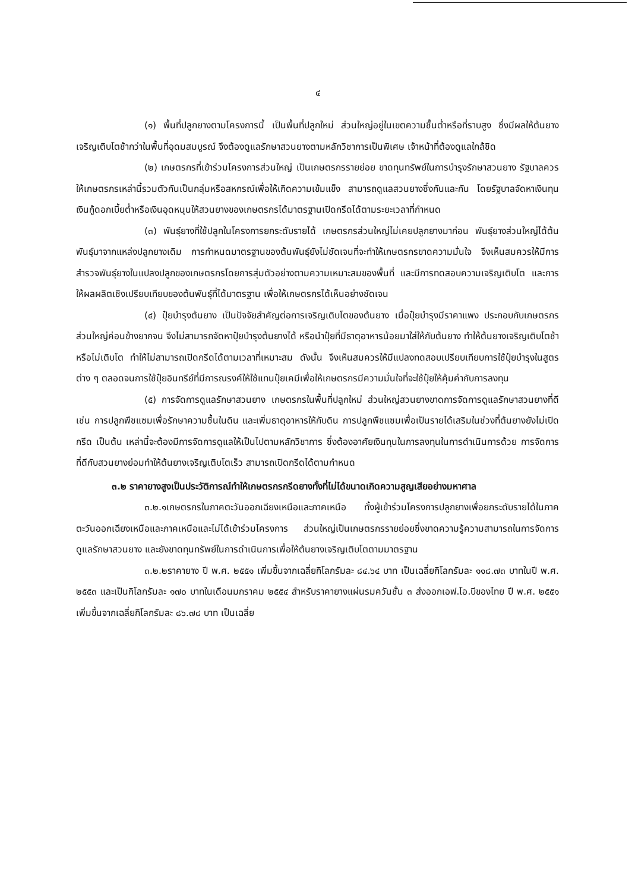๔
(๑) พื้นที่ปลูกยางตามโครงการนี้ เป็นพื้นที่ปลูกใหม่ ส่วนใหญ่อยู่ในเขตความชื้นต่ำหรือที่ราบสูง ซึ่งมีผลให้ต้นยางเจริญเติบโตช้ากว่าในพื้นที่อุดมสมบูรณ์ จึงต้องดูแลรักษาสวนยางตามหลักวิชาการเป็นพิเศษ เจ้าหน้าที่ต้องดูแลใกล้ชิด
(๒) เกษตรกรที่เข้าร่วมโครงการส่วนใหญ่ เป็นเกษตรกรรายย่อย ขาดทุนทรัพย์ในการบำรุงรักษาสวนยาง รัฐบาลควรให้เกษตรกรเหล่านี้รวมตัวกันเป็นกลุ่มหรือสหกรณ์เพื่อให้เกิดความเข้มแข็ง สามารถดูแลสวนยางซึ่งกันและกัน โดยรัฐบาลจัดหาเงินทุนเงินกู้ดอกเบี้ยต่ำหรือเงินอุดหนุนให้สวนยางของเกษตรกรได้มาตรฐานเปิดกรีดได้ตามระยะเวลาที่กำหนด
(๓) พันธุ์ยางที่ใช้ปลูกในโครงการยกระดับรายได้ เกษตรกรส่วนใหญ่ไม่เคยปลูกยางมาก่อน พันธุ์ยางส่วนใหญ่ได้ต้นพันธุ์มาจากแหล่งปลูกยางเดิม การกำหนดมาตรฐานของต้นพันธุ์ยังไม่ชัดเจนที่จะทำให้เกษตรกรขาดความมั่นใจ จึงเห็นสมควรให้มีการสำรวจพันธุ์ยางในแปลงปลูกของเกษตรกรโดยการสุ่มตัวอย่างตามความเหมาะสมของพื้นที่ และมีการทดสอบความเจริญเติบโต และการให้ผลผลิตเชิงเปรียบเทียบของต้นพันธุ์ที่ได้มาตรฐาน เพื่อให้เกษตรกรได้เห็นอย่างชัดเจน
(๔) ปุ๋ยบำรุงต้นยาง เป็นปัจจัยสำคัญต่อการเจริญเติบโตของต้นยาง เมื่อปุ๋ยบำรุงมีราคาแพง ประกอบกับเกษตรกรส่วนใหญ่ค่อนข้างยากจน จึงไม่สามารถจัดหาปุ๋ยบำรุงต้นยางได้ หรือนำปุ๋ยที่มีธาตุอาหารน้อยมาใส่ให้กับต้นยาง ทำให้ต้นยางเจริญเติบโตช้าหรือไม่เติบโต ทำให้ไม่สามารถเปิดกรีดได้ตามเวลาที่เหมาะสม ดังนั้น จึงเห็นสมควรให้มีแปลงทดสอบเปรียบเทียบการใช้ปุ๋ยบำรุงในสูตรต่าง ๆ ตลอดจนการใช้ปุ๋ยอินทรีย์ที่มีการณรงค์ให้ใช้แทนปุ๋ยเคมีเพื่อให้เกษตรกรมีความมั่นใจที่จะใช้ปุ๋ยให้คุ้มค่ากับการลงทุน
(๕) การจัดการดูแลรักษาสวนยาง เกษตรกรในพื้นที่ปลูกใหม่ ส่วนใหญ่สวนยางขาดการจัดการดูแลรักษาสวนยางที่ดี เช่น การปลูกพืชแซมเพื่อรักษาความชื้นในดิน และเพิ่มธาตุอาหารให้กับดิน การปลูกพืชแซมเพื่อเป็นรายได้เสริมในช่วงที่ต้นยางยังไม่เปิดกรีด เป็นต้น เหล่านี้จะต้องมีการจัดการดูแลให้เป็นไปตามหลักวิชาการ ซึ่งต้องอาศัยเงินทุนในการลงทุนในการดำเนินการด้วย การจัดการที่ดีกับสวนยางย่อมทำให้ต้นยางเจริญเติบโตเร็ว สามารถเปิดกรีดได้ตามกำหนด
๓.๒ ราคายางสูงเป็นประวัติการณ์ทำให้เกษตรกรกรีดยางทั้งที่ไม่ได้ขนาดเกิดความสูญเสียอย่างมหาศาล
๓.๒.๑เกษตรกรในภาคตะวันออกเฉียงเหนือและภาคเหนือ ทั้งผู้เข้าร่วมโครงการปลูกยางเพื่อยกระดับรายได้ในภาคตะวันออกเฉียงเหนือและภาคเหนือและไม่ได้เข้าร่วมโครงการ ส่วนใหญ่เป็นเกษตรกรรายย่อยซึ่งขาดความรู้ความสามารถในการจัดการดูแลรักษาสวนยาง และยังขาดทุนทรัพย์ในการดำเนินการเพื่อให้ต้นยางเจริญเติบโตตามมาตรฐาน
๓.๒.๒ราคายาง ปี พ.ศ. ๒๕๕๑ เพิ่มขึ้นจากเฉลี่ยกิโลกรัมละ ๘๔.๖๔ บาท เป็นเฉลี่ยกิโลกรัมละ ๑๑๘.๗๓ บาทในปี พ.ศ. ๒๕๕๓ และเป็นกิโลกรัมละ ๑๗๐ บาทในเดือนมกราคม ๒๕๕๔ สำหรับราคายางแผ่นรมควันชั้น ๓ ส่งออกเอฟ.โอ.บีของไทย ปี พ.ศ. ๒๕๕๑ เพิ่มขึ้นจากเฉลี่ยกิโลกรัมละ ๘๖.๗๘ บาท เป็นเฉลี่ย